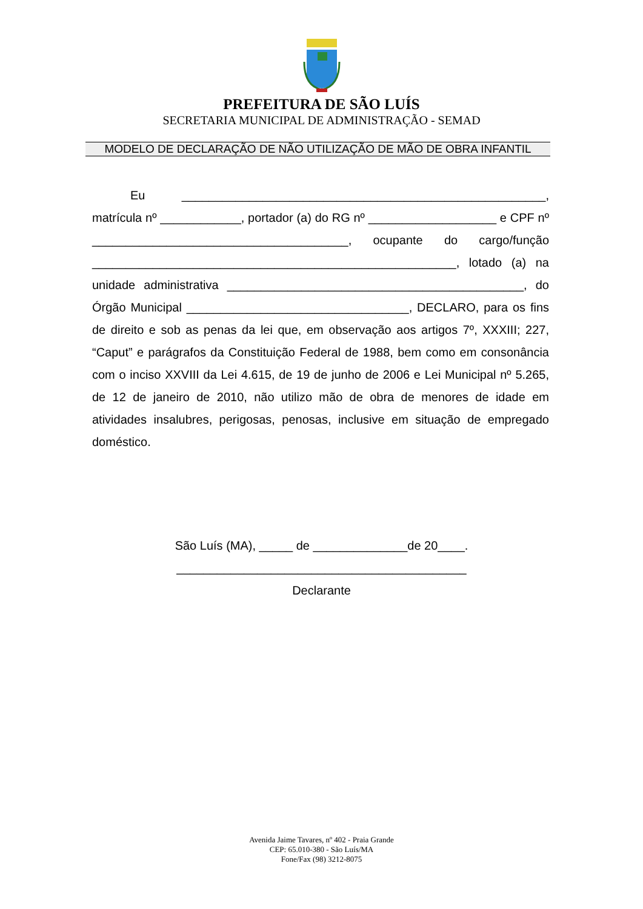PREFEITURA DE SÃO LUÍS
SECRETARIA MUNICIPAL DE ADMINISTRAÇÃO - SEMAD
MODELO DE DECLARAÇÃO DE NÃO UTILIZAÇÃO DE MÃO DE OBRA INFANTIL
Eu ______________________________________________________, matrícula nº ____________, portador (a) do RG nº ___________________ e CPF nº ______________________________________, ocupante do cargo/função ______________________________________________________, lotado (a) na unidade administrativa ____________________________________________, do Órgão Municipal _________________________________, DECLARO, para os fins de direito e sob as penas da lei que, em observação aos artigos 7º, XXXIII; 227, “Caput” e parágrafos da Constituição Federal de 1988, bem como em consonância com o inciso XXVIII da Lei 4.615, de 19 de junho de 2006 e Lei Municipal nº 5.265, de 12 de janeiro de 2010, não utilizo mão de obra de menores de idade em atividades insalubres, perigosas, penosas, inclusive em situação de empregado doméstico.
São Luís (MA), _____ de ______________de 20____.
___________________________________________
Declarante
Avenida Jaime Tavares, nº 402 - Praia Grande
CEP: 65.010-380 - São Luís/MA
Fone/Fax (98) 3212-8075